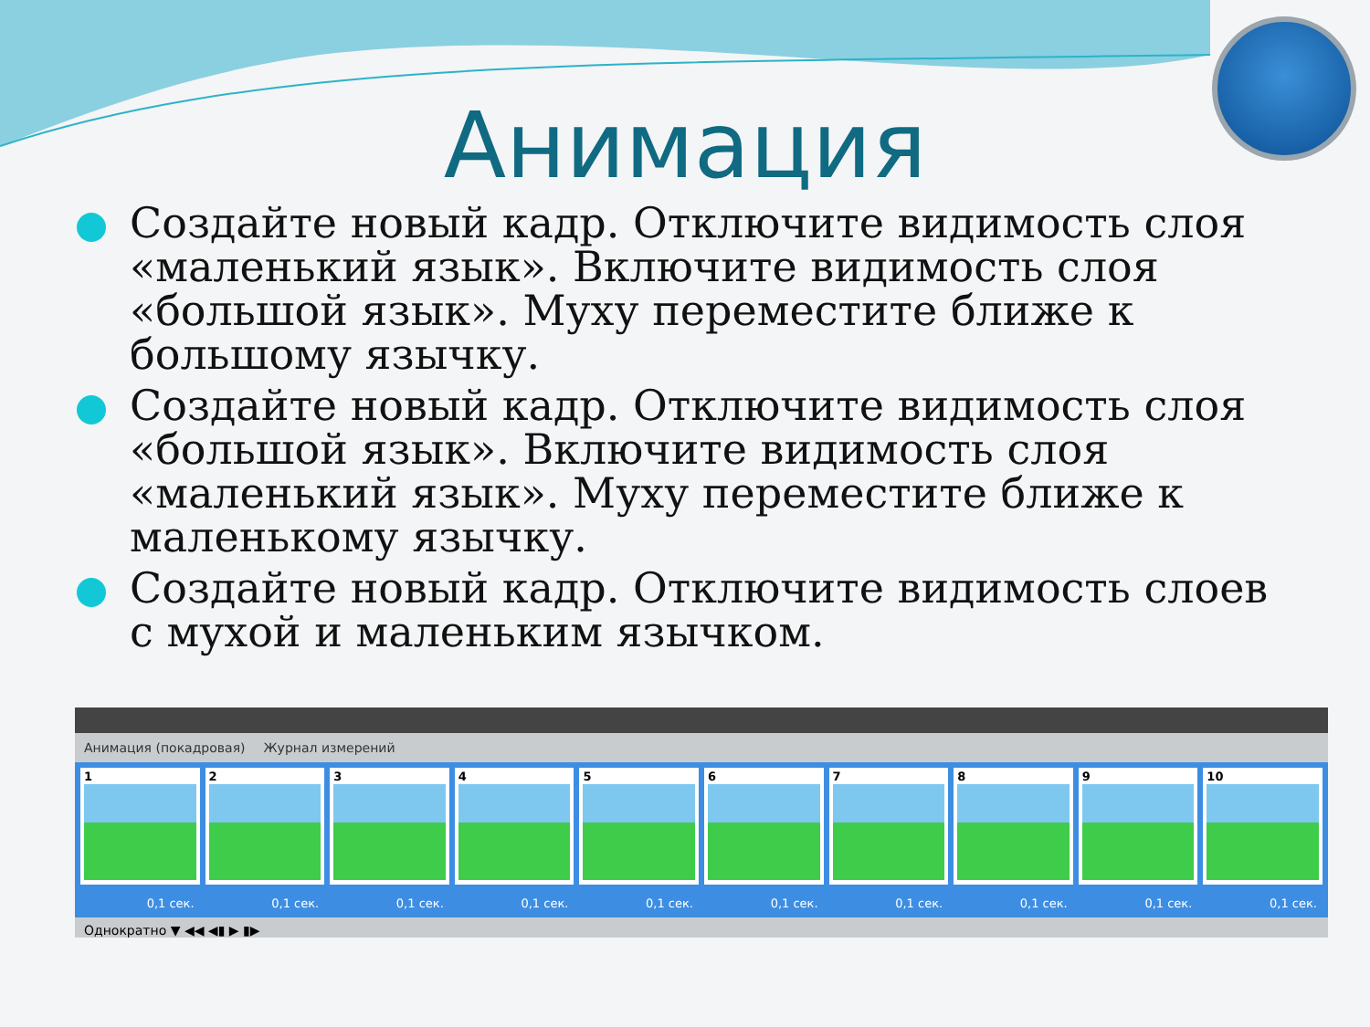Анимация
Создайте новый кадр. Отключите видимость слоя «маленький язык». Включите видимость слоя «большой язык». Муху переместите ближе к большому язычку.
Создайте новый кадр. Отключите видимость слоя «большой язык». Включите видимость слоя «маленький язык». Муху переместите ближе к маленькому язычку.
Создайте новый кадр. Отключите видимость слоев с мухой и маленьким язычком.
Анимация (покадровая) Журнал измерений
1
0,1 сек.
2
0,1 сек.
3
0,1 сек.
4
0,1 сек.
5
0,1 сек.
6
0,1 сек.
7
0,1 сек.
8
0,1 сек.
9
0,1 сек.
10
0,1 сек.
Однократно ▼ ◀◀ ◀▮ ▶ ▮▶